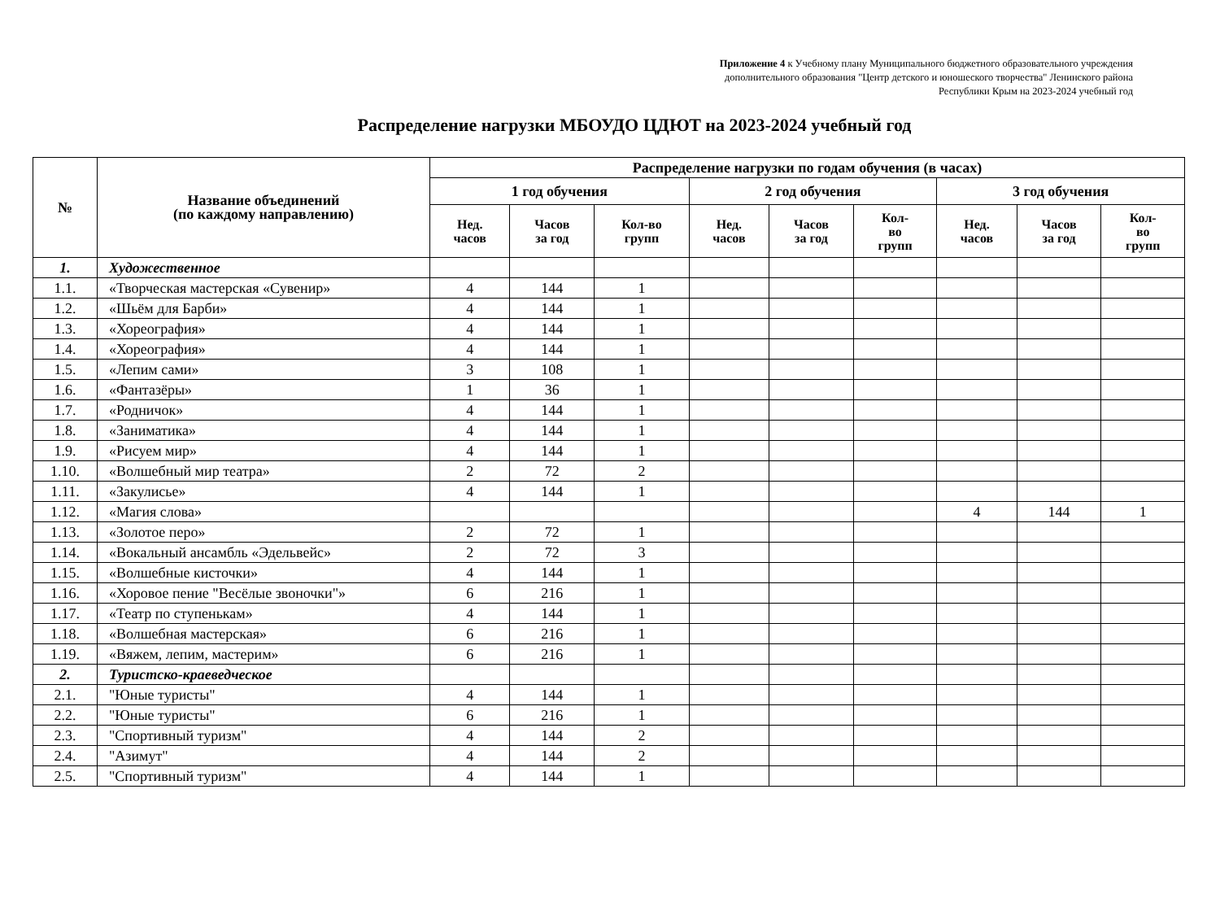Приложение 4 к Учебному плану Муниципального бюджетного образовательного учреждения
дополнительного образования "Центр детского и юношеского творчества" Ленинского района
Республики Крым на 2023-2024 учебный год
Распределение нагрузки МБОУДО ЦДЮТ на 2023-2024 учебный год
| № | Название объединений (по каждому направлению) | Распределение нагрузки по годам обучения (в часах) | | | | | | | | |
| --- | --- | --- | --- | --- | --- | --- | --- | --- | --- | --- |
| | | 1 год обучения | | | 2 год обучения | | | 3 год обучения | | |
| | | Нед. часов | Часов за год | Кол-во групп | Нед. часов | Часов за год | Кол- во групп | Нед. часов | Часов за год | Кол- во групп |
| 1. | Художественное | | | | | | | | | |
| 1.1. | «Творческая мастерская «Сувенир» | 4 | 144 | 1 | | | | | | |
| 1.2. | «Шьём для Барби» | 4 | 144 | 1 | | | | | | |
| 1.3. | «Хореография» | 4 | 144 | 1 | | | | | | |
| 1.4. | «Хореография» | 4 | 144 | 1 | | | | | | |
| 1.5. | «Лепим сами» | 3 | 108 | 1 | | | | | | |
| 1.6. | «Фантазёры» | 1 | 36 | 1 | | | | | | |
| 1.7. | «Родничок» | 4 | 144 | 1 | | | | | | |
| 1.8. | «Заниматика» | 4 | 144 | 1 | | | | | | |
| 1.9. | «Рисуем мир» | 4 | 144 | 1 | | | | | | |
| 1.10. | «Волшебный мир театра» | 2 | 72 | 2 | | | | | | |
| 1.11. | «Закулисье» | 4 | 144 | 1 | | | | | | |
| 1.12. | «Магия слова» | | | | | | | 4 | 144 | 1 |
| 1.13. | «Золотое перо» | 2 | 72 | 1 | | | | | | |
| 1.14. | «Вокальный ансамбль «Эдельвейс» | 2 | 72 | 3 | | | | | | |
| 1.15. | «Волшебные кисточки» | 4 | 144 | 1 | | | | | | |
| 1.16. | «Хоровое пение "Весёлые звоночки"» | 6 | 216 | 1 | | | | | | |
| 1.17. | «Театр по ступенькам» | 4 | 144 | 1 | | | | | | |
| 1.18. | «Волшебная мастерская» | 6 | 216 | 1 | | | | | | |
| 1.19. | «Вяжем, лепим, мастерим» | 6 | 216 | 1 | | | | | | |
| 2. | Туристско-краеведческое | | | | | | | | | |
| 2.1. | "Юные туристы" | 4 | 144 | 1 | | | | | | |
| 2.2. | "Юные туристы" | 6 | 216 | 1 | | | | | | |
| 2.3. | "Спортивный туризм" | 4 | 144 | 2 | | | | | | |
| 2.4. | "Азимут" | 4 | 144 | 2 | | | | | | |
| 2.5. | "Спортивный туризм" | 4 | 144 | 1 | | | | | | |